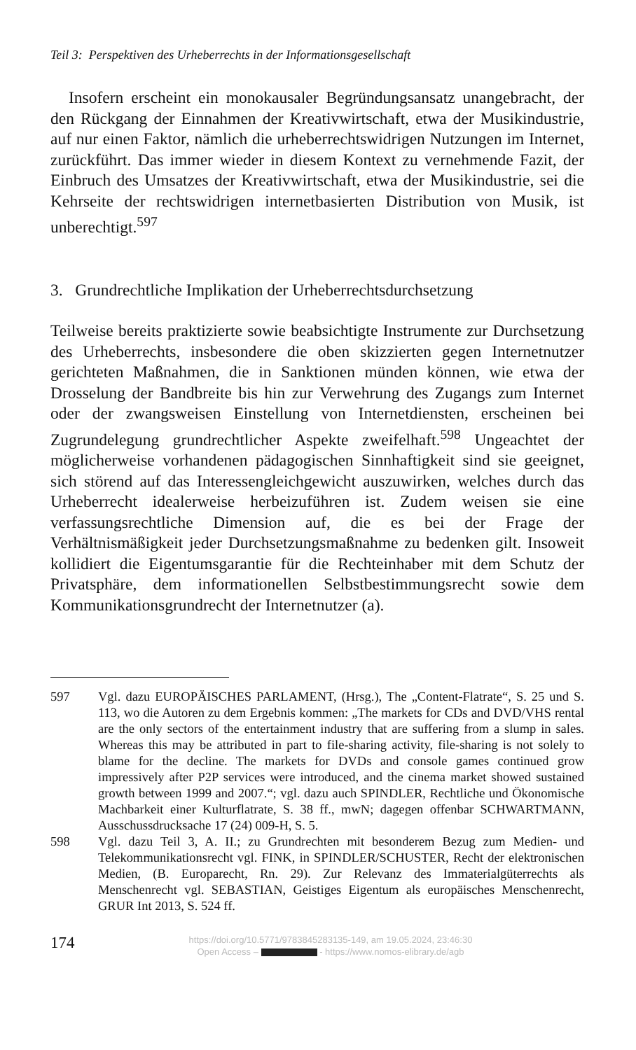Teil 3: Perspektiven des Urheberrechts in der Informationsgesellschaft
Insofern erscheint ein monokausaler Begründungsansatz unangebracht, der den Rückgang der Einnahmen der Kreativwirtschaft, etwa der Musikindustrie, auf nur einen Faktor, nämlich die urheberrechtswidrigen Nutzungen im Internet, zurückführt. Das immer wieder in diesem Kontext zu vernehmende Fazit, der Einbruch des Umsatzes der Kreativwirtschaft, etwa der Musikindustrie, sei die Kehrseite der rechtswidrigen internetbasierten Distribution von Musik, ist unberechtigt.<sup>597</sup>
3. Grundrechtliche Implikation der Urheberrechtsdurchsetzung
Teilweise bereits praktizierte sowie beabsichtigte Instrumente zur Durchsetzung des Urheberrechts, insbesondere die oben skizzierten gegen Internetnutzer gerichteten Maßnahmen, die in Sanktionen münden können, wie etwa der Drosselung der Bandbreite bis hin zur Verwehrung des Zugangs zum Internet oder der zwangsweisen Einstellung von Internetdiensten, erscheinen bei Zugrundelegung grundrechtlicher Aspekte zweifelhaft.<sup>598</sup> Ungeachtet der möglicherweise vorhandenen pädagogischen Sinnhaftigkeit sind sie geeignet, sich störend auf das Interessengleichgewicht auszuwirken, welches durch das Urheberrecht idealerweise herbeizuführen ist. Zudem weisen sie eine verfassungsrechtliche Dimension auf, die es bei der Frage der Verhältnismäßigkeit jeder Durchsetzungsmaßnahme zu bedenken gilt. Insoweit kollidiert die Eigentumsgarantie für die Rechteinhaber mit dem Schutz der Privatsphäre, dem informationellen Selbstbestimmungsrecht sowie dem Kommunikationsgrundrecht der Internetnutzer (a).
597 Vgl. dazu EUROPÄISCHES PARLAMENT, (Hrsg.), The „Content-Flatrate“, S. 25 und S. 113, wo die Autoren zu dem Ergebnis kommen: „The markets for CDs and DVD/VHS rental are the only sectors of the entertainment industry that are suffering from a slump in sales. Whereas this may be attributed in part to file-sharing activity, file-sharing is not solely to blame for the decline. The markets for DVDs and console games continued grow impressively after P2P services were introduced, and the cinema market showed sustained growth between 1999 and 2007.“; vgl. dazu auch SPINDLER, Rechtliche und Ökonomische Machbarkeit einer Kulturflatrate, S. 38 ff., mwN; dagegen offenbar SCHWARTMANN, Ausschussdrucksache 17 (24) 009-H, S. 5.
598 Vgl. dazu Teil 3, A. II.; zu Grundrechten mit besonderem Bezug zum Medien- und Telekommunikationsrecht vgl. FINK, in SPINDLER/SCHUSTER, Recht der elektronischen Medien, (B. Europarecht, Rn. 29). Zur Relevanz des Immaterialgüterrechts als Menschenrecht vgl. SEBASTIAN, Geistiges Eigentum als europäisches Menschenrecht, GRUR Int 2013, S. 524 ff.
174
https://doi.org/10.5771/9783845283135-149, am 19.05.2024, 23:46:30
Open Access – - https://www.nomos-elibrary.de/agb